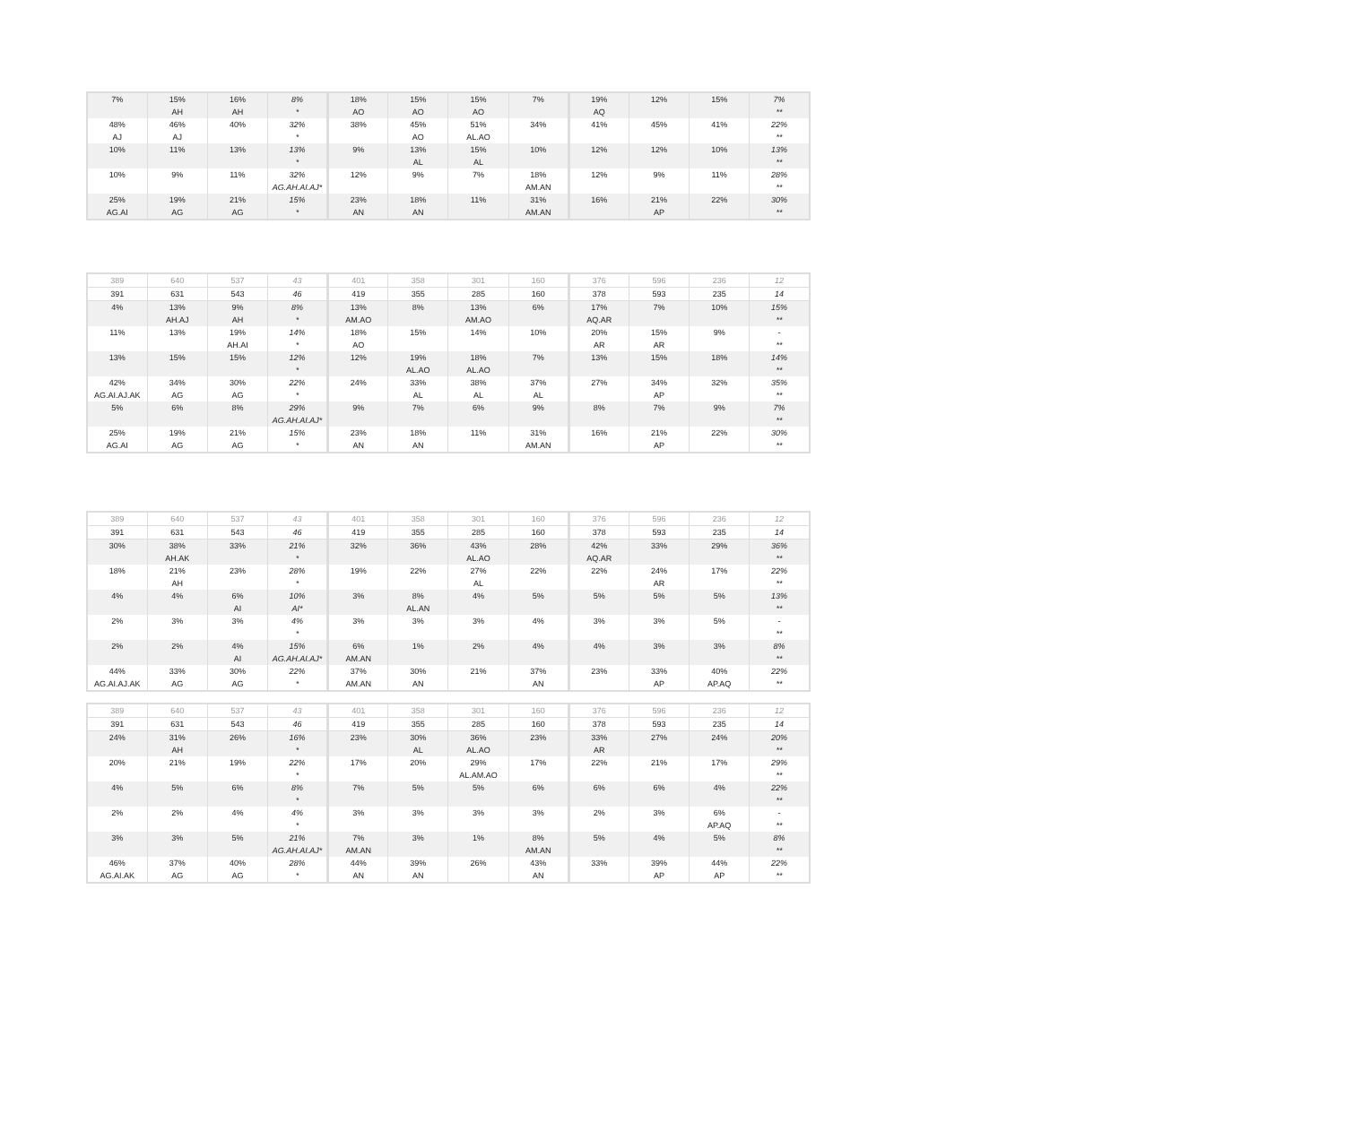| 7% | 15% | 16% | 8% | 18% | 15% | 15% | 7% | 19% | 12% | 15% | 7% |
| | AH | AH | * | AO | AO | AO | | AQ | | | ** |
| 48% | 46% | 40% | 32% | 38% | 45% | 51% | 34% | 41% | 45% | 41% | 22% |
| AJ | AJ | | * | | AO | AL.AO | | | | | ** |
| 10% | 11% | 13% | 13% | 9% | 13% | 15% | 10% | 12% | 12% | 10% | 13% |
| | | | * | | AL | AL | | | | | ** |
| 10% | 9% | 11% | 32% | 12% | 9% | 7% | 18% | 12% | 9% | 11% | 28% |
| | | | AG.AH.AI.AJ* | | | | AM.AN | | | | ** |
| 25% | 19% | 21% | 15% | 23% | 18% | 11% | 31% | 16% | 21% | 22% | 30% |
| AG.AI | AG | AG | * | AN | AN | | AM.AN | | AP | | ** |
| 389 | 640 | 537 | 43 | 401 | 358 | 301 | 160 | 376 | 596 | 236 | 12 |
| 391 | 631 | 543 | 46 | 419 | 355 | 285 | 160 | 378 | 593 | 235 | 14 |
| 4% | 13% | 9% | 8% | 13% | 8% | 13% | 6% | 17% | 7% | 10% | 15% |
| | AH.AJ | AH | * | AM.AO | | AM.AO | | AQ.AR | | | ** |
| 11% | 13% | 19% | 14% | 18% | 15% | 14% | 10% | 20% | 15% | 9% | - |
| | | AH.AI | * | AO | | | | AR | AR | | ** |
| 13% | 15% | 15% | 12% | 12% | 19% | 18% | 7% | 13% | 15% | 18% | 14% |
| | | | * | | AL.AO | AL.AO | | | | | ** |
| 42% | 34% | 30% | 22% | 24% | 33% | 38% | 37% | 27% | 34% | 32% | 35% |
| AG.AI.AJ.AK | AG | AG | * | | AL | AL | AL | | AP | | ** |
| 5% | 6% | 8% | 29% | 9% | 7% | 6% | 9% | 8% | 7% | 9% | 7% |
| | | | AG.AH.AI.AJ* | | | | | | | | ** |
| 25% | 19% | 21% | 15% | 23% | 18% | 11% | 31% | 16% | 21% | 22% | 30% |
| AG.AI | AG | AG | * | AN | AN | | AM.AN | | AP | | ** |
| 389 | 640 | 537 | 43 | 401 | 358 | 301 | 160 | 376 | 596 | 236 | 12 |
| 391 | 631 | 543 | 46 | 419 | 355 | 285 | 160 | 378 | 593 | 235 | 14 |
| 30% | 38% | 33% | 21% | 32% | 36% | 43% | 28% | 42% | 33% | 29% | 36% |
| | AH.AK | | * | | | AL.AO | | AQ.AR | | | ** |
| 18% | 21% | 23% | 28% | 19% | 22% | 27% | 22% | 22% | 24% | 17% | 22% |
| | AH | | * | | | AL | | | AR | | ** |
| 4% | 4% | 6% | 10% | 3% | 8% | 4% | 5% | 5% | 5% | 5% | 13% |
| | | AI | AI* | | AL.AN | | | | | | ** |
| 2% | 3% | 3% | 4% | 3% | 3% | 3% | 4% | 3% | 3% | 5% | - |
| | | | * | | | | | | | | ** |
| 2% | 2% | 4% | 15% | 6% | 1% | 2% | 4% | 4% | 3% | 3% | 8% |
| | | AI | AG.AH.AI.AJ* | AM.AN | | | | | | | ** |
| 44% | 33% | 30% | 22% | 37% | 30% | 21% | 37% | 23% | 33% | 40% | 22% |
| AG.AI.AJ.AK | AG | AG | * | AM.AN | AN | | AN | | AP | AP.AQ | ** |
| 389 | 640 | 537 | 43 | 401 | 358 | 301 | 160 | 376 | 596 | 236 | 12 |
| 391 | 631 | 543 | 46 | 419 | 355 | 285 | 160 | 378 | 593 | 235 | 14 |
| 24% | 31% | 26% | 16% | 23% | 30% | 36% | 23% | 33% | 27% | 24% | 20% |
| | AH | | * | | AL | AL.AO | | AR | | | ** |
| 20% | 21% | 19% | 22% | 17% | 20% | 29% | 17% | 22% | 21% | 17% | 29% |
| | | | * | | | AL.AM.AO | | | | | ** |
| 4% | 5% | 6% | 8% | 7% | 5% | 5% | 6% | 6% | 6% | 4% | 22% |
| | | | * | | | | | | | | ** |
| 2% | 2% | 4% | 4% | 3% | 3% | 3% | 3% | 2% | 3% | 6% | - |
| | | | * | | | | | | | AP.AQ | ** |
| 3% | 3% | 5% | 21% | 7% | 3% | 1% | 8% | 5% | 4% | 5% | 8% |
| | | | AG.AH.AI.AJ* | AM.AN | | | AM.AN | | | | ** |
| 46% | 37% | 40% | 28% | 44% | 39% | 26% | 43% | 33% | 39% | 44% | 22% |
| AG.AI.AK | AG | AG | * | AN | AN | | AN | | AP | AP | ** |